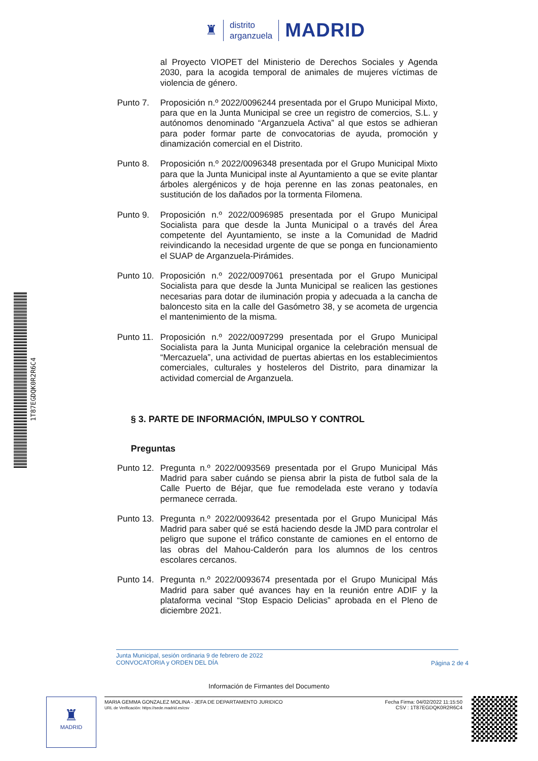♜
distrito
arganzuela
MADRID
1T87EGDQK0R2R6C4
al Proyecto VIOPET del Ministerio de Derechos Sociales y Agenda 2030, para la acogida temporal de animales de mujeres víctimas de violencia de género.
Punto 7. Proposición n.º 2022/0096244 presentada por el Grupo Municipal Mixto, para que en la Junta Municipal se cree un registro de comercios, S.L. y autónomos denominado “Arganzuela Activa” al que estos se adhieran para poder formar parte de convocatorias de ayuda, promoción y dinamización comercial en el Distrito.
Punto 8. Proposición n.º 2022/0096348 presentada por el Grupo Municipal Mixto para que la Junta Municipal inste al Ayuntamiento a que se evite plantar árboles alergénicos y de hoja perenne en las zonas peatonales, en sustitución de los dañados por la tormenta Filomena.
Punto 9. Proposición n.º 2022/0096985 presentada por el Grupo Municipal Socialista para que desde la Junta Municipal o a través del Área competente del Ayuntamiento, se inste a la Comunidad de Madrid reivindicando la necesidad urgente de que se ponga en funcionamiento el SUAP de Arganzuela-Pirámides.
Punto 10.
Proposición n.º 2022/0097061 presentada por el Grupo Municipal Socialista para que desde la Junta Municipal se realicen las gestiones necesarias para dotar de iluminación propia y adecuada a la cancha de baloncesto sita en la calle del Gasómetro 38, y se acometa de urgencia el mantenimiento de la misma.
Punto 11.
Proposición n.º 2022/0097299 presentada por el Grupo Municipal Socialista para la Junta Municipal organice la celebración mensual de “Mercazuela”, una actividad de puertas abiertas en los establecimientos comerciales, culturales y hosteleros del Distrito, para dinamizar la actividad comercial de Arganzuela.
§ 3. PARTE DE INFORMACIÓN, IMPULSO Y CONTROL
Preguntas
Punto 12.
Pregunta n.º 2022/0093569 presentada por el Grupo Municipal Más Madrid para saber cuándo se piensa abrir la pista de futbol sala de la Calle Puerto de Béjar, que fue remodelada este verano y todavía permanece cerrada.
Punto 13.
Pregunta n.º 2022/0093642 presentada por el Grupo Municipal Más Madrid para saber qué se está haciendo desde la JMD para controlar el peligro que supone el tráfico constante de camiones en el entorno de las obras del Mahou-Calderón para los alumnos de los centros escolares cercanos.
Punto 14.
Pregunta n.º 2022/0093674 presentada por el Grupo Municipal Más Madrid para saber qué avances hay en la reunión entre ADIF y la plataforma vecinal “Stop Espacio Delicias” aprobada en el Pleno de diciembre 2021.
Junta Municipal, sesión ordinaria 9 de febrero de 2022
CONVOCATORIA y ORDEN DEL DÍA
Página 2 de 4
Información de Firmantes del Documento
♜
MADRID
MARIA GEMMA GONZALEZ MOLINA - JEFA DE DEPARTAMENTO JURIDICO
URL de Verificación: https://sede.madrid.es/csv
Fecha Firma: 04/02/2022 11:15:50
CSV : 1T87EGDQK0R2R6C4